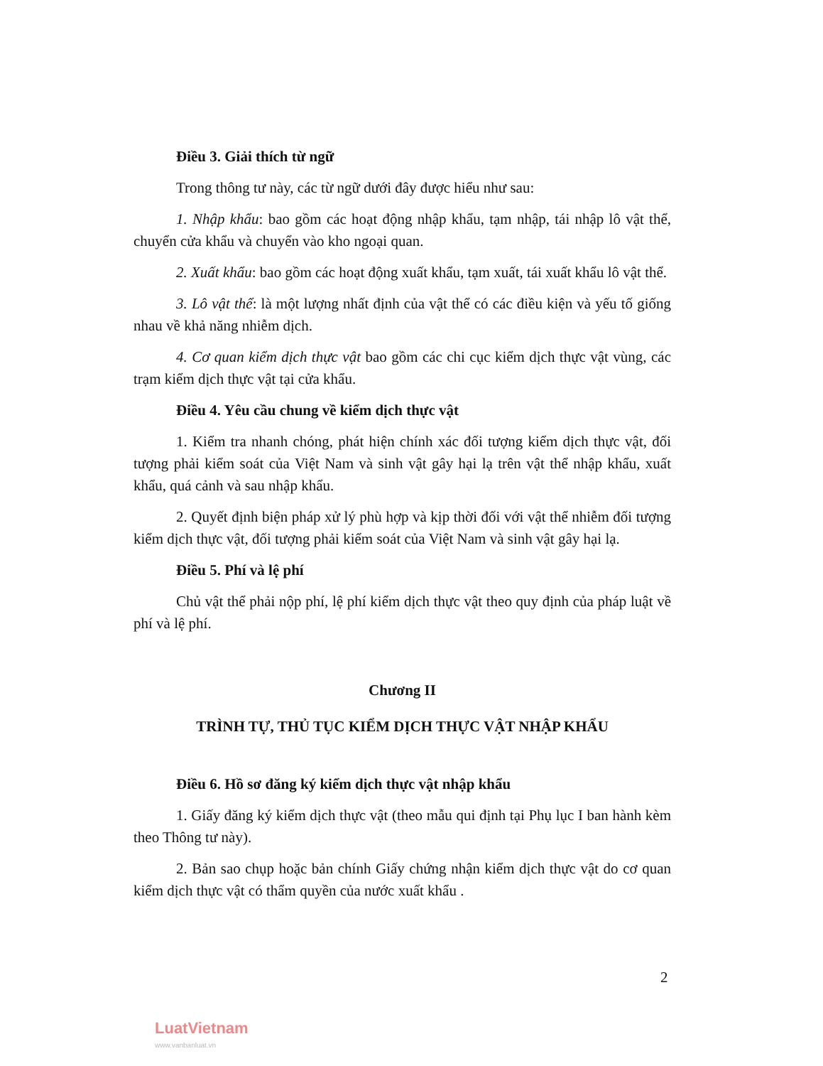Điều 3. Giải thích từ ngữ
Trong thông tư này, các từ ngữ dưới đây được hiểu như sau:
1. Nhập khẩu: bao gồm các hoạt động nhập khẩu, tạm nhập, tái nhập lô vật thể, chuyển cửa khẩu và chuyển vào kho ngoại quan.
2. Xuất khẩu: bao gồm các hoạt động xuất khẩu, tạm xuất, tái xuất khẩu lô vật thể.
3. Lô vật thể: là một lượng nhất định của vật thể có các điều kiện và yếu tố giống nhau về khả năng nhiễm dịch.
4. Cơ quan kiểm dịch thực vật bao gồm các chi cục kiểm dịch thực vật vùng, các trạm kiểm dịch thực vật tại cửa khẩu.
Điều 4. Yêu cầu chung về kiểm dịch thực vật
1. Kiểm tra nhanh chóng, phát hiện chính xác đối tượng kiểm dịch thực vật, đối tượng phải kiểm soát của Việt Nam và sinh vật gây hại lạ trên vật thể nhập khẩu, xuất khẩu, quá cảnh và sau nhập khẩu.
2. Quyết định biện pháp xử lý phù hợp và kịp thời đối với vật thể nhiễm đối tượng kiểm dịch thực vật, đối tượng phải kiểm soát của Việt Nam và sinh vật gây hại lạ.
Điều 5. Phí và lệ phí
Chủ vật thể phải nộp phí, lệ phí kiểm dịch thực vật theo quy định của pháp luật về phí và lệ phí.
Chương II
TRÌNH TỰ, THỦ TỤC KIỂM DỊCH THỰC VẬT NHẬP KHẨU
Điều 6. Hồ sơ đăng ký kiểm dịch thực vật nhập khẩu
1. Giấy đăng ký kiểm dịch thực vật (theo mẫu qui định tại Phụ lục I ban hành kèm theo Thông tư này).
2. Bản sao chụp hoặc bản chính Giấy chứng nhận kiểm dịch thực vật do cơ quan kiểm dịch thực vật có thẩm quyền của nước xuất khẩu .
2
LuatVietnam
www.vanbanluat.vn